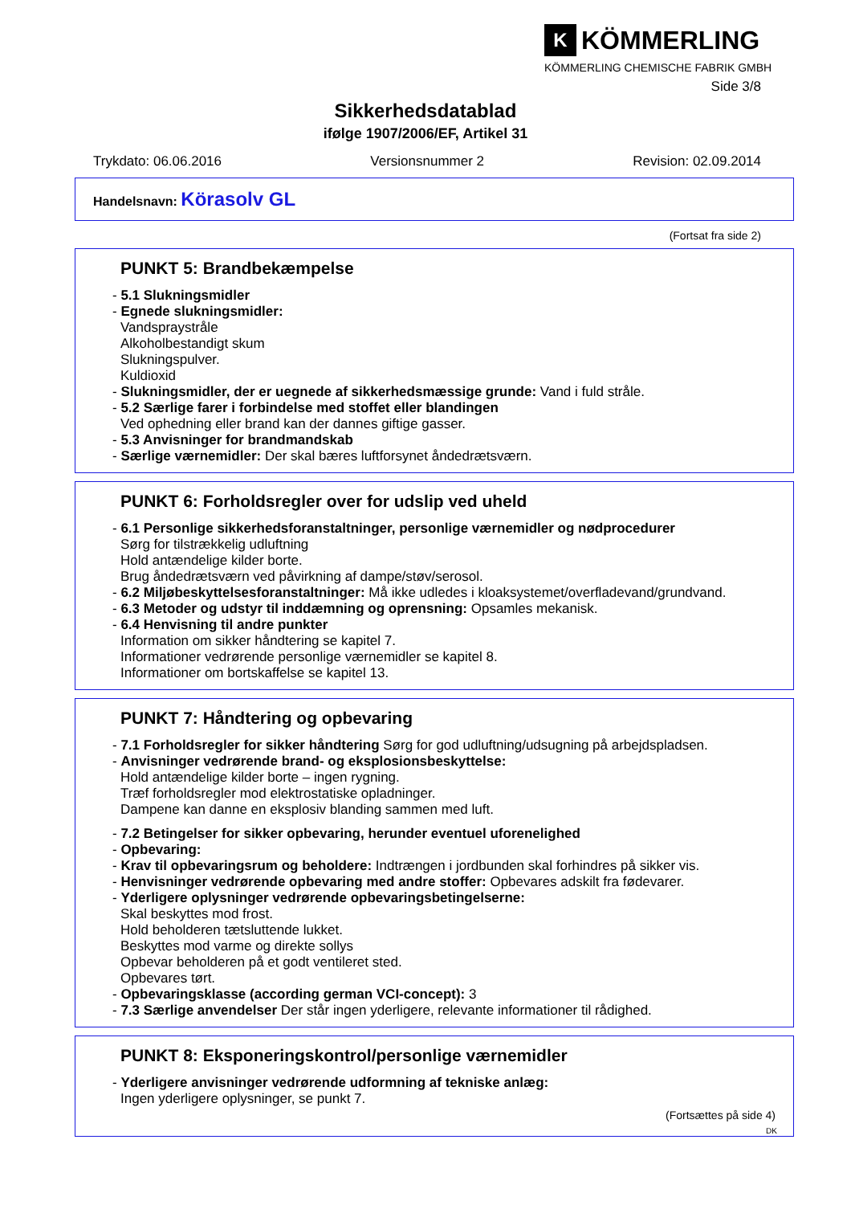K
KÖMMERLING
KÖMMERLING CHEMISCHE FABRIK GMBH
Side 3/8
Sikkerhedsdatablad
ifølge 1907/2006/EF, Artikel 31
Trykdato: 06.06.2016 Versionsnummer 2 Revision: 02.09.2014
Handelsnavn: Körasolv GL
(Fortsat fra side 2)
PUNKT 5: Brandbekæmpelse
- 5.1 Slukningsmidler
- Egnede slukningsmidler:
Vandspraystråle
Alkoholbestandigt skum
Slukningspulver.
Kuldioxid
- Slukningsmidler, der er uegnede af sikkerhedsmæssige grunde: Vand i fuld stråle.
- 5.2 Særlige farer i forbindelse med stoffet eller blandingen
Ved ophedning eller brand kan der dannes giftige gasser.
- 5.3 Anvisninger for brandmandskab
- Særlige værnemidler: Der skal bæres luftforsynet åndedrætsværn.
PUNKT 6: Forholdsregler over for udslip ved uheld
- 6.1 Personlige sikkerhedsforanstaltninger, personlige værnemidler og nødprocedurer
Sørg for tilstrækkelig udluftning
Hold antændelige kilder borte.
Brug åndedrætsværn ved påvirkning af dampe/støv/serosol.
- 6.2 Miljøbeskyttelsesforanstaltninger: Må ikke udledes i kloaksystemet/overfladevand/grundvand.
- 6.3 Metoder og udstyr til inddæmning og oprensning: Opsamles mekanisk.
- 6.4 Henvisning til andre punkter
Information om sikker håndtering se kapitel 7.
Informationer vedrørende personlige værnemidler se kapitel 8.
Informationer om bortskaffelse se kapitel 13.
PUNKT 7: Håndtering og opbevaring
- 7.1 Forholdsregler for sikker håndtering Sørg for god udluftning/udsugning på arbejdspladsen.
- Anvisninger vedrørende brand- og eksplosionsbeskyttelse:
Hold antændelige kilder borte – ingen rygning.
Træf forholdsregler mod elektrostatiske opladninger.
Dampene kan danne en eksplosiv blanding sammen med luft.
- 7.2 Betingelser for sikker opbevaring, herunder eventuel uforenelighed
- Opbevaring:
- Krav til opbevaringsrum og beholdere: Indtrængen i jordbunden skal forhindres på sikker vis.
- Henvisninger vedrørende opbevaring med andre stoffer: Opbevares adskilt fra fødevarer.
- Yderligere oplysninger vedrørende opbevaringsbetingelserne:
Skal beskyttes mod frost.
Hold beholderen tætsluttende lukket.
Beskyttes mod varme og direkte sollys
Opbevar beholderen på et godt ventileret sted.
Opbevares tørt.
- Opbevaringsklasse (according german VCI-concept): 3
- 7.3 Særlige anvendelser Der står ingen yderligere, relevante informationer til rådighed.
PUNKT 8: Eksponeringskontrol/personlige værnemidler
- Yderligere anvisninger vedrørende udformning af tekniske anlæg:
Ingen yderligere oplysninger, se punkt 7.
(Fortsættes på side 4)
DK